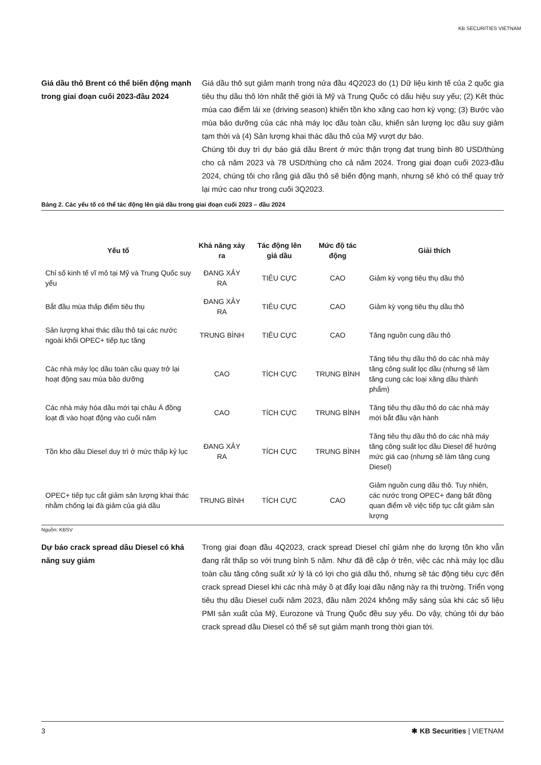KB SECURITIES VIETNAM
Giá dầu thô Brent có thể biến động mạnh trong giai đoạn cuối 2023-đầu 2024
Giá dầu thô sụt giảm mạnh trong nửa đầu 4Q2023 do (1) Dữ liệu kinh tế của 2 quốc gia tiêu thụ dầu thô lớn nhất thế giới là Mỹ và Trung Quốc có dấu hiệu suy yếu; (2) Kết thúc mùa cao điểm lái xe (driving season) khiến tồn kho xăng cao hơn kỳ vọng; (3) Bước vào mùa bảo dưỡng của các nhà máy lọc dầu toàn cầu, khiến sản lượng lọc dầu suy giảm tạm thời và (4) Sản lượng khai thác dầu thô của Mỹ vượt dự báo.
Chúng tôi duy trì dự báo giá dầu Brent ở mức thận trọng đạt trung bình 80 USD/thùng cho cả năm 2023 và 78 USD/thùng cho cả năm 2024. Trong giai đoạn cuối 2023-đầu 2024, chúng tôi cho rằng giá dầu thô sẽ biến động mạnh, nhưng sẽ khó có thể quay trở lại mức cao như trong cuối 3Q2023.
Bảng 2. Các yếu tố có thể tác động lên giá dầu trong giai đoạn cuối 2023 – đầu 2024
| Yếu tố | Khả năng xảy ra | Tác động lên giá dầu | Mức độ tác động | Giải thích |
| --- | --- | --- | --- | --- |
| Chỉ số kinh tế vĩ mô tại Mỹ và Trung Quốc suy yếu | ĐANG XẢY RA | TIÊU CỰC | CAO | Giảm kỳ vọng tiêu thụ dầu thô |
| Bắt đầu mùa thấp điểm tiêu thụ | ĐANG XẢY RA | TIÊU CỰC | CAO | Giảm kỳ vọng tiêu thụ dầu thô |
| Sản lượng khai thác dầu thô tại các nước ngoài khối OPEC+ tiếp tục tăng | TRUNG BÌNH | TIÊU CỰC | CAO | Tăng nguồn cung dầu thô |
| Các nhà máy lọc dầu toàn cầu quay trở lại hoạt động sau mùa bảo dưỡng | CAO | TÍCH CỰC | TRUNG BÌNH | Tăng tiêu thụ dầu thô do các nhà máy tăng công suất lọc dầu (nhưng sẽ làm tăng cung các loại xăng dầu thành phẩm) |
| Các nhà máy hóa dầu mới tại châu Á đồng loạt đi vào hoạt động vào cuối năm | CAO | TÍCH CỰC | TRUNG BÌNH | Tăng tiêu thụ dầu thô do các nhà máy mới bắt đầu vận hành |
| Tồn kho dầu Diesel duy trì ở mức thấp kỷ lục | ĐANG XẢY RA | TÍCH CỰC | TRUNG BÌNH | Tăng tiêu thụ dầu thô do các nhà máy tăng công suất lọc dầu Diesel để hưởng mức giá cao (nhưng sẽ làm tăng cung Diesel) |
| OPEC+ tiếp tục cắt giảm sản lượng khai thác nhằm chống lại đà giảm của giá dầu | TRUNG BÌNH | TÍCH CỰC | CAO | Giảm nguồn cung dầu thô. Tuy nhiên, các nước trong OPEC+ đang bất đồng quan điểm về việc tiếp tục cắt giảm sản lượng |
Nguồn: KBSV
Dự báo crack spread dầu Diesel có khả năng suy giảm
Trong giai đoạn đầu 4Q2023, crack spread Diesel chỉ giảm nhẹ do lượng tồn kho vẫn đang rất thấp so với trung bình 5 năm. Như đã đề cập ở trên, việc các nhà máy lọc dầu toàn cầu tăng công suất xử lý là có lợi cho giá dầu thô, nhưng sẽ tác động tiêu cực đến crack spread Diesel khi các nhà máy ồ ạt đẩy loại dầu nặng này ra thị trường. Triển vọng tiêu thụ dầu Diesel cuối năm 2023, đầu năm 2024 không mấy sáng sủa khi các số liệu PMI sản xuất của Mỹ, Eurozone và Trung Quốc đều suy yếu. Do vậy, chúng tôi dự báo crack spread dầu Diesel có thể sẽ sụt giảm mạnh trong thời gian tới.
3 ✱ KB Securities | VIETNAM